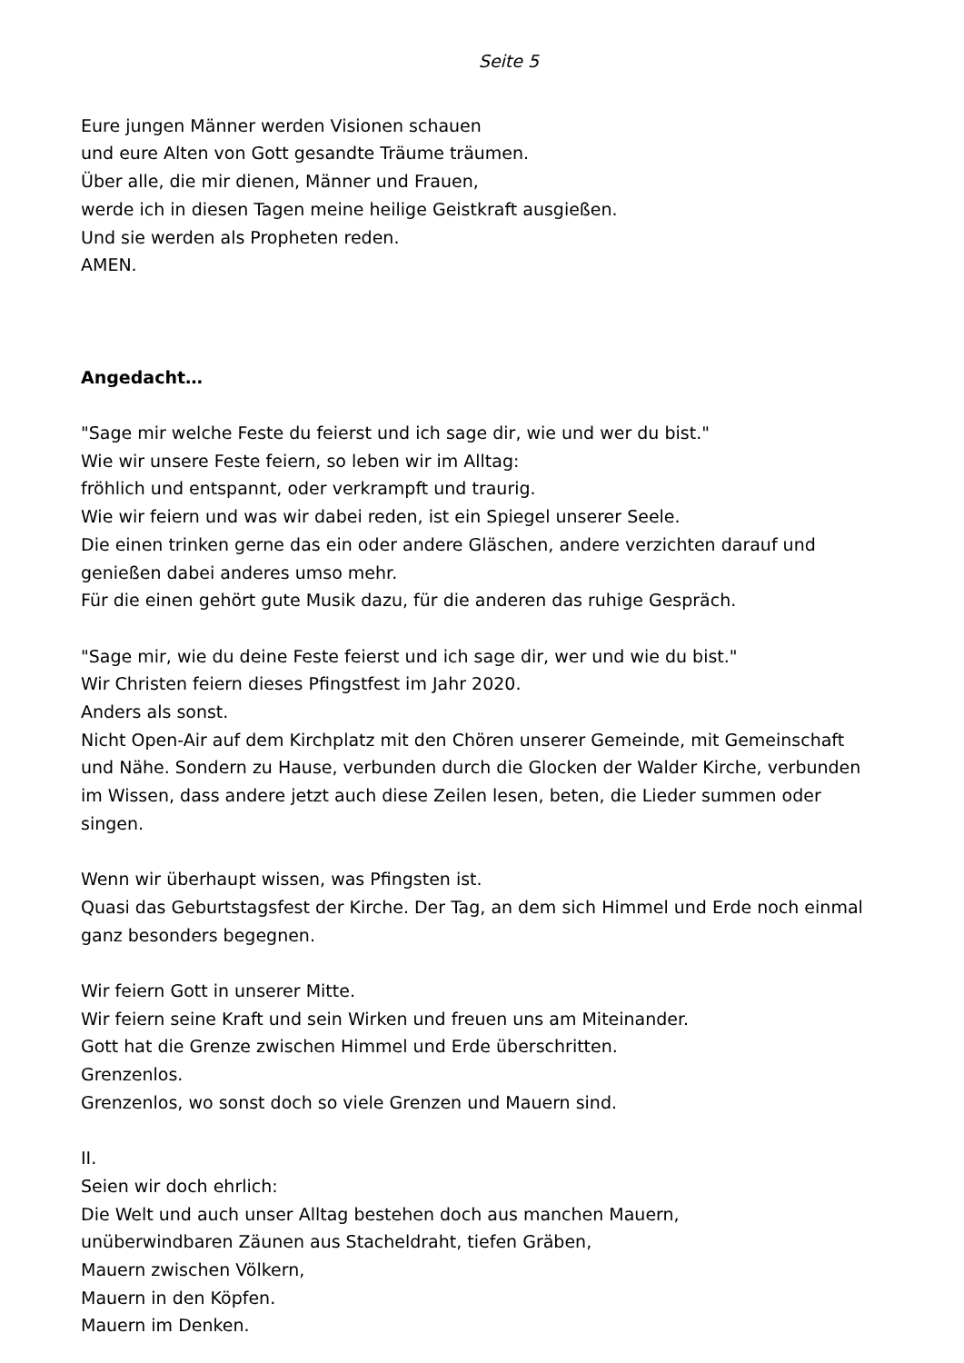Seite 5
Eure jungen Männer werden Visionen schauen
und eure Alten von Gott gesandte Träume träumen.
Über alle, die mir dienen, Männer und Frauen,
werde ich in diesen Tagen meine heilige Geistkraft ausgießen.
Und sie werden als Propheten reden.
AMEN.
Angedacht…
"Sage mir welche Feste du feierst und ich sage dir, wie und wer du bist."
Wie wir unsere Feste feiern, so leben wir im Alltag:
fröhlich und entspannt, oder verkrampft und traurig.
Wie wir feiern und was wir dabei reden, ist ein Spiegel unserer Seele.
Die einen trinken gerne das ein oder andere Gläschen, andere verzichten darauf und genießen dabei anderes umso mehr.
Für die einen gehört gute Musik dazu, für die anderen das ruhige Gespräch.
"Sage mir, wie du deine Feste feierst und ich sage dir, wer und wie du bist."
Wir Christen feiern dieses Pfingstfest im Jahr 2020.
Anders als sonst.
Nicht Open-Air auf dem Kirchplatz mit den Chören unserer Gemeinde, mit Gemeinschaft und Nähe. Sondern zu Hause, verbunden durch die Glocken der Walder Kirche, verbunden im Wissen, dass andere jetzt auch diese Zeilen lesen, beten, die Lieder summen oder singen.
Wenn wir überhaupt wissen, was Pfingsten ist.
Quasi das Geburtstagsfest der Kirche. Der Tag, an dem sich Himmel und Erde noch einmal ganz besonders begegnen.
Wir feiern Gott in unserer Mitte.
Wir feiern seine Kraft und sein Wirken und freuen uns am Miteinander.
Gott hat die Grenze zwischen Himmel und Erde überschritten.
Grenzenlos.
Grenzenlos, wo sonst doch so viele Grenzen und Mauern sind.
II.
Seien wir doch ehrlich:
Die Welt und auch unser Alltag bestehen doch aus manchen Mauern,
unüberwindbaren Zäunen aus Stacheldraht, tiefen Gräben,
Mauern zwischen Völkern,
Mauern in den Köpfen.
Mauern im Denken.